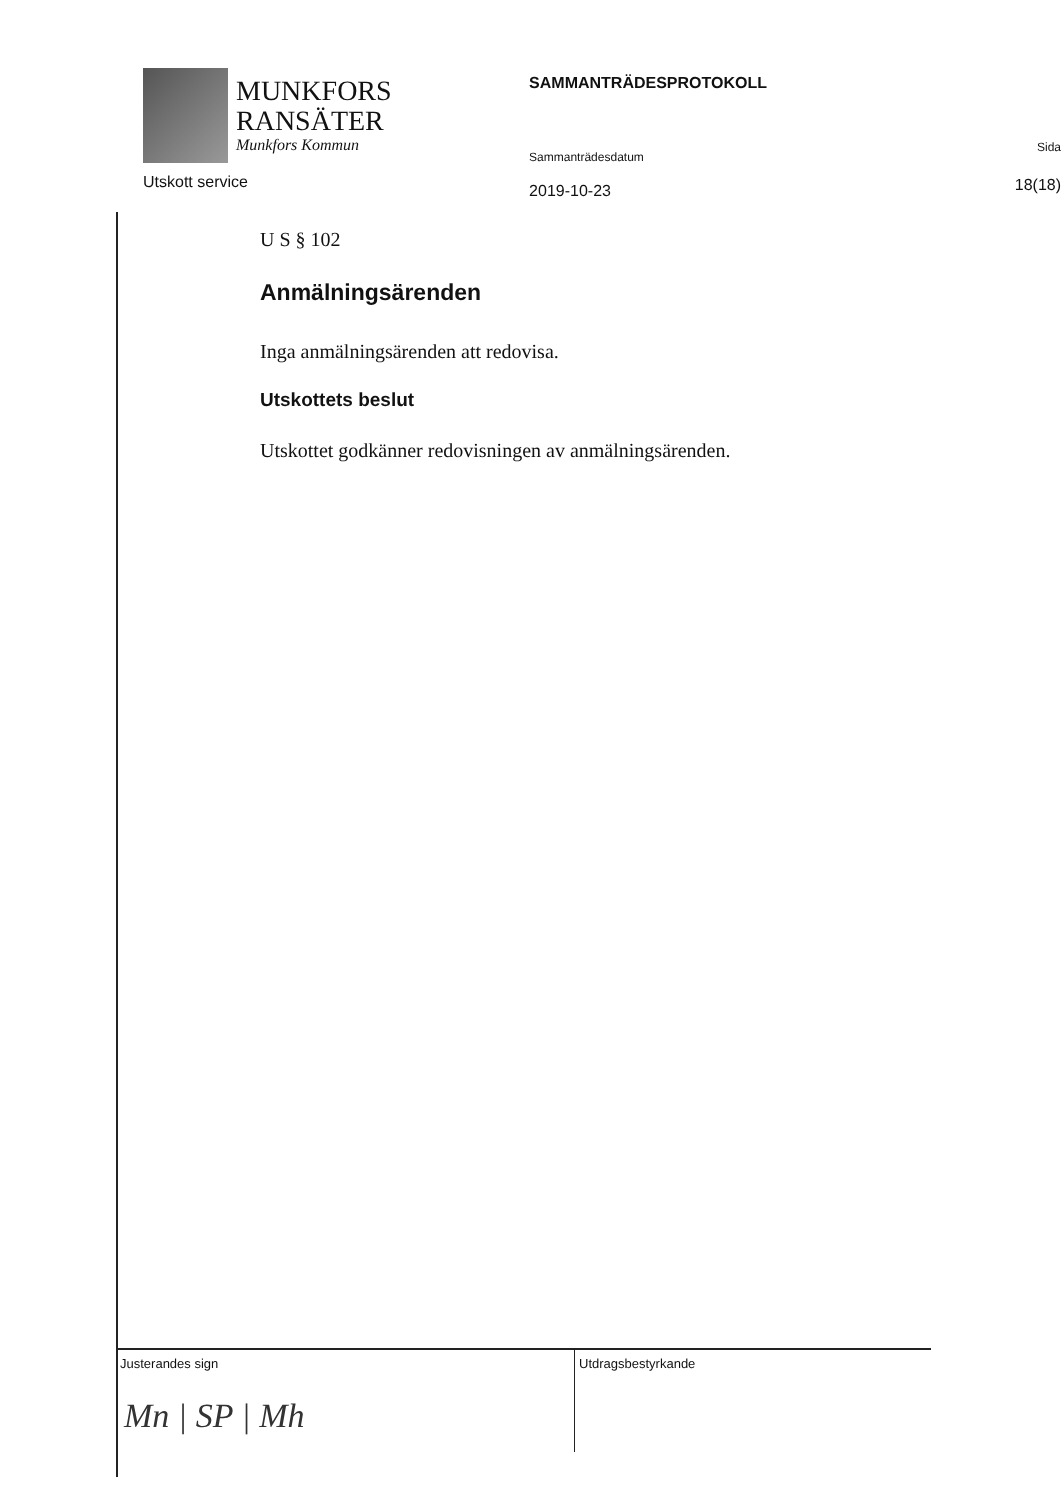MUNKFORS
RANSÄTER
Munkfors Kommun
Utskott service
SAMMANTRÄDESPROTOKOLL
Sammanträdesdatum
2019-10-23
Sida
18(18)
U S § 102
Anmälningsärenden
Inga anmälningsärenden att redovisa.
Utskottets beslut
Utskottet godkänner redovisningen av anmälningsärenden.
Justerandes sign
Mn | SP | Mh
Utdragsbestyrkande